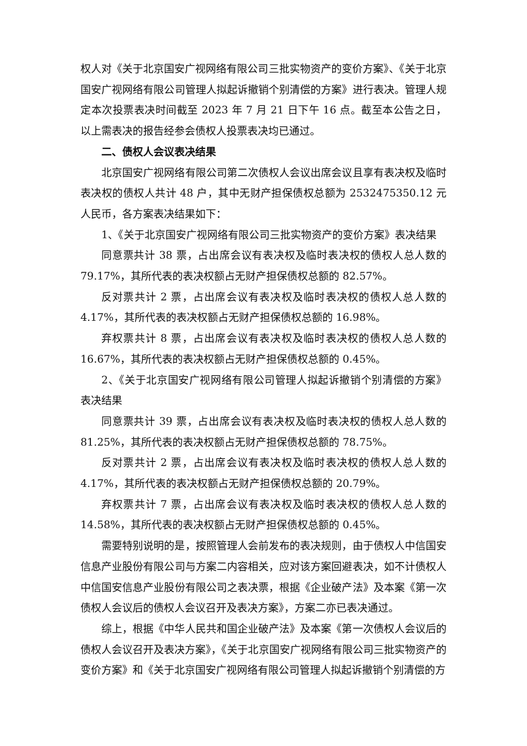权人对《关于北京国安广视网络有限公司三批实物资产的变价方案》、《关于北京国安广视网络有限公司管理人拟起诉撤销个别清偿的方案》进行表决。管理人规定本次投票表决时间截至 2023 年 7 月 21 日下午 16 点。截至本公告之日，以上需表决的报告经参会债权人投票表决均已通过。
二、债权人会议表决结果
北京国安广视网络有限公司第二次债权人会议出席会议且享有表决权及临时表决权的债权人共计 48 户，其中无财产担保债权总额为 2532475350.12 元人民币，各方案表决结果如下：
1、《关于北京国安广视网络有限公司三批实物资产的变价方案》表决结果
同意票共计 38 票，占出席会议有表决权及临时表决权的债权人总人数的 79.17%，其所代表的表决权额占无财产担保债权总额的 82.57%。
反对票共计 2 票，占出席会议有表决权及临时表决权的债权人总人数的 4.17%，其所代表的表决权额占无财产担保债权总额的 16.98%。
弃权票共计 8 票，占出席会议有表决权及临时表决权的债权人总人数的 16.67%，其所代表的表决权额占无财产担保债权总额的 0.45%。
2、《关于北京国安广视网络有限公司管理人拟起诉撤销个别清偿的方案》表决结果
同意票共计 39 票，占出席会议有表决权及临时表决权的债权人总人数的 81.25%，其所代表的表决权额占无财产担保债权总额的 78.75%。
反对票共计 2 票，占出席会议有表决权及临时表决权的债权人总人数的 4.17%，其所代表的表决权额占无财产担保债权总额的 20.79%。
弃权票共计 7 票，占出席会议有表决权及临时表决权的债权人总人数的 14.58%，其所代表的表决权额占无财产担保债权总额的 0.45%。
需要特别说明的是，按照管理人会前发布的表决规则，由于债权人中信国安信息产业股份有限公司与方案二内容相关，应对该方案回避表决，如不计债权人中信国安信息产业股份有限公司之表决票，根据《企业破产法》及本案《第一次债权人会议后的债权人会议召开及表决方案》，方案二亦已表决通过。
综上，根据《中华人民共和国企业破产法》及本案《第一次债权人会议后的债权人会议召开及表决方案》，《关于北京国安广视网络有限公司三批实物资产的变价方案》和《关于北京国安广视网络有限公司管理人拟起诉撤销个别清偿的方